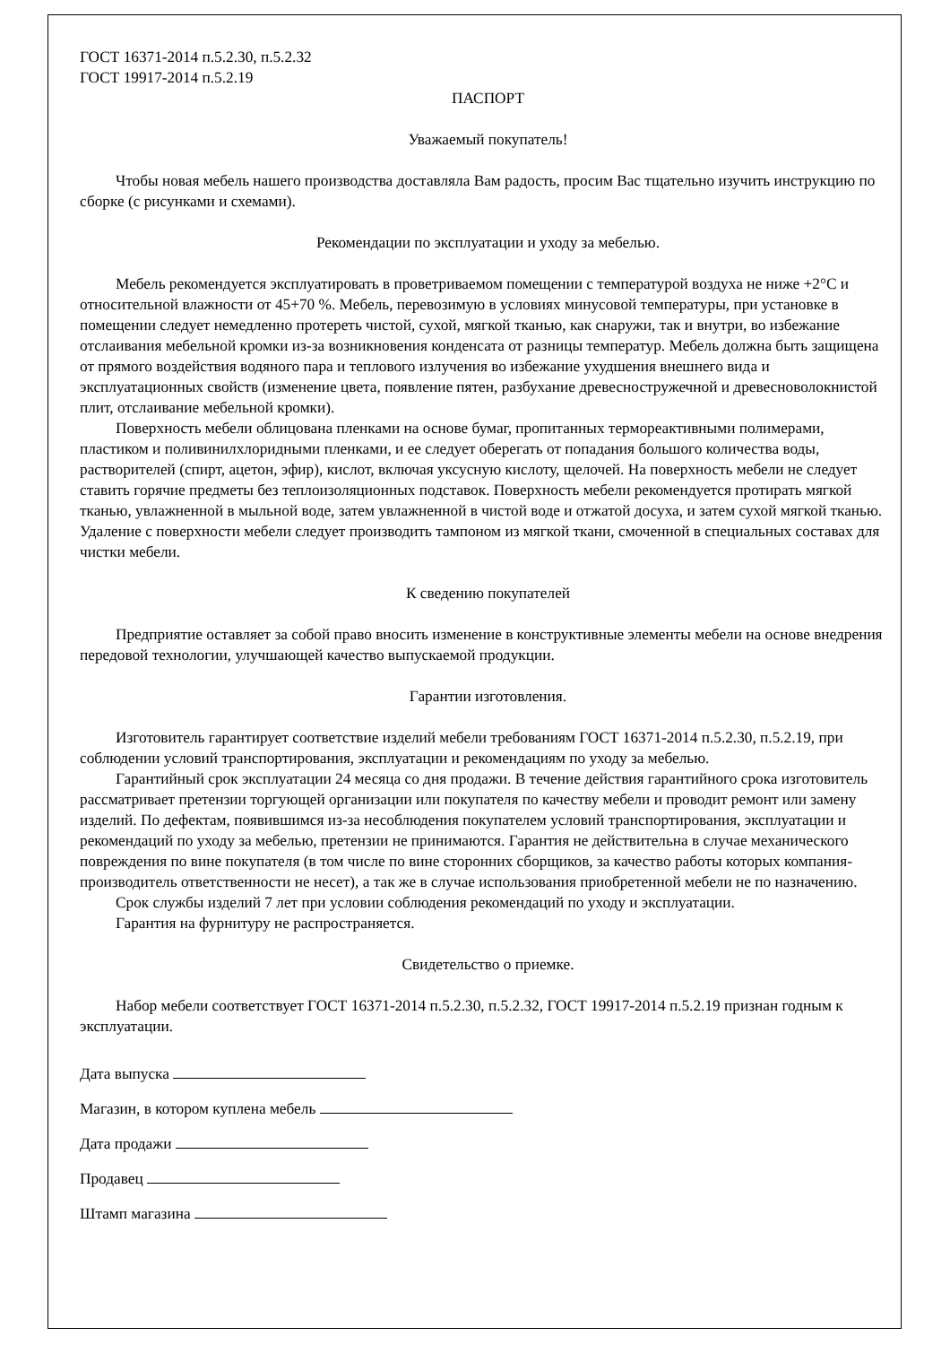ГОСТ 16371-2014 п.5.2.30, п.5.2.32
ГОСТ 19917-2014 п.5.2.19
ПАСПОРТ
Уважаемый покупатель!
Чтобы новая мебель нашего производства доставляла Вам радость, просим Вас тщательно изучить инструкцию по сборке (с рисунками и схемами).
Рекомендации по эксплуатации и уходу за мебелью.
Мебель рекомендуется эксплуатировать в проветриваемом помещении с температурой воздуха не ниже +2°C и относительной влажности от 45+70 %. Мебель, перевозимую в условиях минусовой температуры, при установке в помещении следует немедленно протереть чистой, сухой, мягкой тканью, как снаружи, так и внутри, во избежание отслаивания мебельной кромки из-за возникновения конденсата от разницы температур. Мебель должна быть защищена от прямого воздействия водяного пара и теплового излучения во избежание ухудшения внешнего вида и эксплуатационных свойств (изменение цвета, появление пятен, разбухание древесностружечной и древесноволокнистой плит, отслаивание мебельной кромки).
Поверхность мебели облицована пленками на основе бумаг, пропитанных термореактивными полимерами, пластиком и поливинилхлоридными пленками, и ее следует оберегать от попадания большого количества воды, растворителей (спирт, ацетон, эфир), кислот, включая уксусную кислоту, щелочей. На поверхность мебели не следует ставить горячие предметы без теплоизоляционных подставок. Поверхность мебели рекомендуется протирать мягкой тканью, увлажненной в мыльной воде, затем увлажненной в чистой воде и отжатой досуха, и затем сухой мягкой тканью. Удаление с поверхности мебели следует производить тампоном из мягкой ткани, смоченной в специальных составах для чистки мебели.
К сведению покупателей
Предприятие оставляет за собой право вносить изменение в конструктивные элементы мебели на основе внедрения передовой технологии, улучшающей качество выпускаемой продукции.
Гарантии изготовления.
Изготовитель гарантирует соответствие изделий мебели требованиям ГОСТ 16371-2014 п.5.2.30, п.5.2.19, при соблюдении условий транспортирования, эксплуатации и рекомендациям по уходу за мебелью.
Гарантийный срок эксплуатации 24 месяца со дня продажи. В течение действия гарантийного срока изготовитель рассматривает претензии торгующей организации или покупателя по качеству мебели и проводит ремонт или замену изделий. По дефектам, появившимся из-за несоблюдения покупателем условий транспортирования, эксплуатации и рекомендаций по уходу за мебелью, претензии не принимаются. Гарантия не действительна в случае механического повреждения по вине покупателя (в том числе по вине сторонних сборщиков, за качество работы которых компания-производитель ответственности не несет), а так же в случае использования приобретенной мебели не по назначению.
Срок службы изделий 7 лет при условии соблюдения рекомендаций по уходу и эксплуатации.
Гарантия на фурнитуру не распространяется.
Свидетельство о приемке.
Набор мебели соответствует ГОСТ 16371-2014 п.5.2.30, п.5.2.32, ГОСТ 19917-2014 п.5.2.19 признан годным к эксплуатации.
Дата выпуска
Магазин, в котором куплена мебель
Дата продажи
Продавец
Штамп магазина